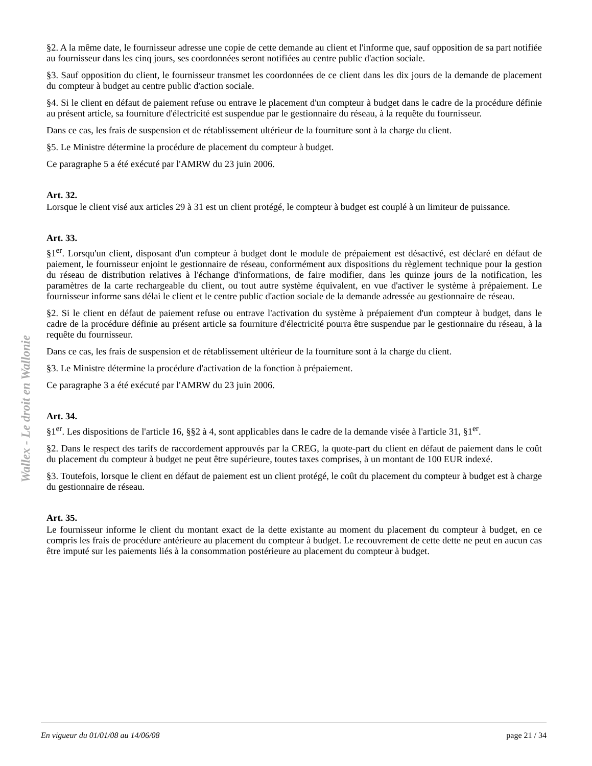Wallex - Le droit en Wallonie
§2. A la même date, le fournisseur adresse une copie de cette demande au client et l'informe que, sauf opposition de sa part notifiée au fournisseur dans les cinq jours, ses coordonnées seront notifiées au centre public d'action sociale.
§3. Sauf opposition du client, le fournisseur transmet les coordonnées de ce client dans les dix jours de la demande de placement du compteur à budget au centre public d'action sociale.
§4. Si le client en défaut de paiement refuse ou entrave le placement d'un compteur à budget dans le cadre de la procédure définie au présent article, sa fourniture d'électricité est suspendue par le gestionnaire du réseau, à la requête du fournisseur.
Dans ce cas, les frais de suspension et de rétablissement ultérieur de la fourniture sont à la charge du client.
§5. Le Ministre détermine la procédure de placement du compteur à budget.
Ce paragraphe 5 a été exécuté par l'AMRW du 23 juin 2006.
Art. 32.
Lorsque le client visé aux articles 29 à 31 est un client protégé, le compteur à budget est couplé à un limiteur de puissance.
Art. 33.
§1<sup>er</sup>. Lorsqu'un client, disposant d'un compteur à budget dont le module de prépaiement est désactivé, est déclaré en défaut de paiement, le fournisseur enjoint le gestionnaire de réseau, conformément aux dispositions du règlement technique pour la gestion du réseau de distribution relatives à l'échange d'informations, de faire modifier, dans les quinze jours de la notification, les paramètres de la carte rechargeable du client, ou tout autre système équivalent, en vue d'activer le système à prépaiement. Le fournisseur informe sans délai le client et le centre public d'action sociale de la demande adressée au gestionnaire de réseau.
§2. Si le client en défaut de paiement refuse ou entrave l'activation du système à prépaiement d'un compteur à budget, dans le cadre de la procédure définie au présent article sa fourniture d'électricité pourra être suspendue par le gestionnaire du réseau, à la requête du fournisseur.
Dans ce cas, les frais de suspension et de rétablissement ultérieur de la fourniture sont à la charge du client.
§3. Le Ministre détermine la procédure d'activation de la fonction à prépaiement.
Ce paragraphe 3 a été exécuté par l'AMRW du 23 juin 2006.
Art. 34.
§1<sup>er</sup>. Les dispositions de l'article 16, §§2 à 4, sont applicables dans le cadre de la demande visée à l'article 31, §1<sup>er</sup>.
§2. Dans le respect des tarifs de raccordement approuvés par la CREG, la quote-part du client en défaut de paiement dans le coût du placement du compteur à budget ne peut être supérieure, toutes taxes comprises, à un montant de 100 EUR indexé.
§3. Toutefois, lorsque le client en défaut de paiement est un client protégé, le coût du placement du compteur à budget est à charge du gestionnaire de réseau.
Art. 35.
Le fournisseur informe le client du montant exact de la dette existante au moment du placement du compteur à budget, en ce compris les frais de procédure antérieure au placement du compteur à budget. Le recouvrement de cette dette ne peut en aucun cas être imputé sur les paiements liés à la consommation postérieure au placement du compteur à budget.
En vigueur du 01/01/08 au 14/06/08 page 21 / 34